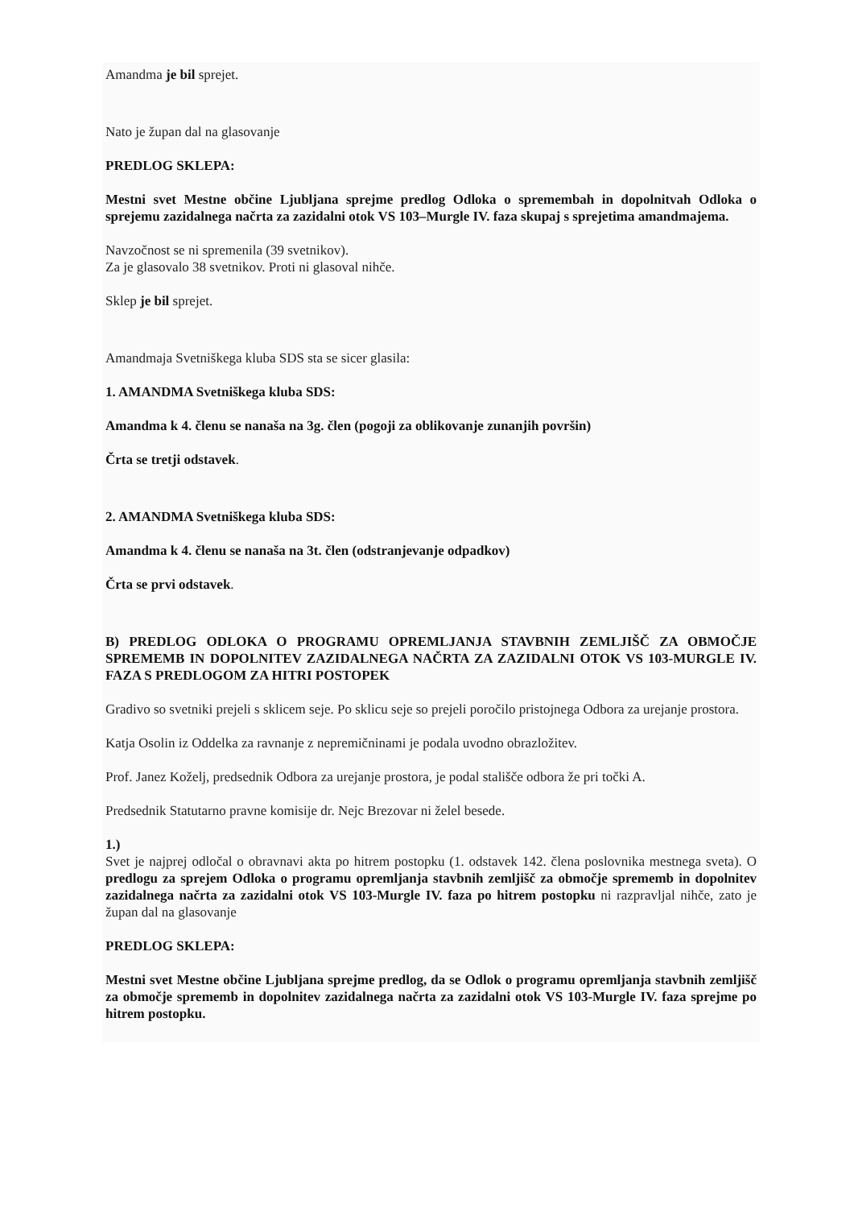Amandma je bil sprejet.
Nato je župan dal na glasovanje
PREDLOG SKLEPA:
Mestni svet Mestne občine Ljubljana sprejme predlog Odloka o spremembah in dopolnitvah Odloka o sprejemu zazidalnega načrta za zazidalni otok VS 103–Murgle IV. faza skupaj s sprejetima amandmajema.
Navzočnost se ni spremenila (39 svetnikov).
Za je glasovalo 38 svetnikov. Proti ni glasoval nihče.
Sklep je bil sprejet.
Amandmaja Svetniškega kluba SDS sta se sicer glasila:
1. AMANDMA Svetniškega kluba SDS:
Amandma k 4. členu se nanaša na 3g. člen (pogoji za oblikovanje zunanjih površin)
Črta se tretji odstavek.
2. AMANDMA Svetniškega kluba SDS:
Amandma k 4. členu se nanaša na 3t. člen (odstranjevanje odpadkov)
Črta se prvi odstavek.
B) PREDLOG ODLOKA O PROGRAMU OPREMLJANJA STAVBNIH ZEMLJIŠČ ZA OBMOČJE SPREMEMB IN DOPOLNITEV ZAZIDALNEGA NAČRTA ZA ZAZIDALNI OTOK VS 103-MURGLE IV. FAZA S PREDLOGOM ZA HITRI POSTOPEK
Gradivo so svetniki prejeli s sklicem seje. Po sklicu seje so prejeli poročilo pristojnega Odbora za urejanje prostora.
Katja Osolin iz Oddelka za ravnanje z nepremičninami je podala uvodno obrazložitev.
Prof. Janez Koželj, predsednik Odbora za urejanje prostora, je podal stališče odbora že pri točki A.
Predsednik Statutarno pravne komisije dr. Nejc Brezovar ni želel besede.
1.)
Svet je najprej odločal o obravnavi akta po hitrem postopku (1. odstavek 142. člena poslovnika mestnega sveta). O predlogu za sprejem Odloka o programu opremljanja stavbnih zemljišč za območje sprememb in dopolnitev zazidalnega načrta za zazidalni otok VS 103-Murgle IV. faza po hitrem postopku ni razpravljal nihče, zato je župan dal na glasovanje
PREDLOG SKLEPA:
Mestni svet Mestne občine Ljubljana sprejme predlog, da se Odlok o programu opremljanja stavbnih zemljišč za območje sprememb in dopolnitev zazidalnega načrta za zazidalni otok VS 103-Murgle IV. faza sprejme po hitrem postopku.